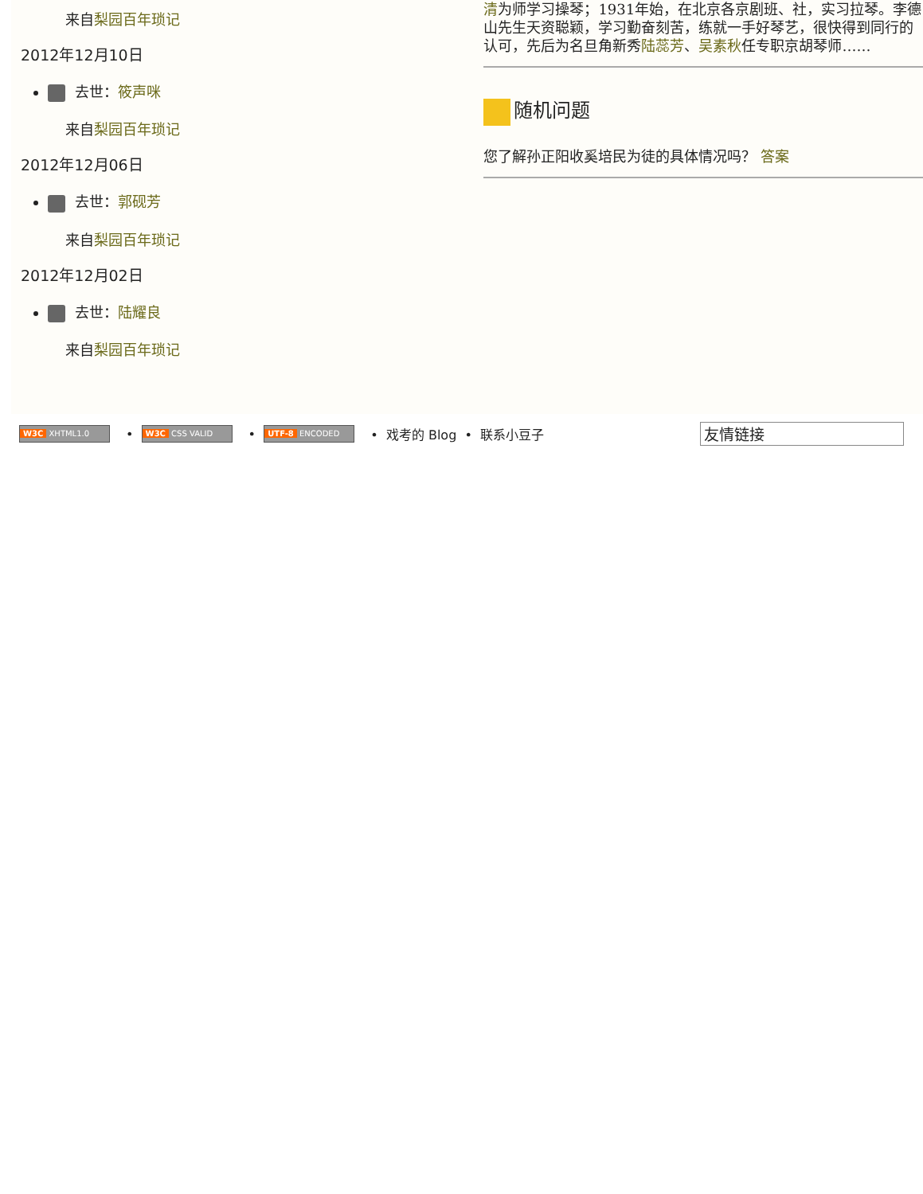来自梨园百年琐记
2012年12月10日
去世：筱声咪
来自梨园百年琐记
2012年12月06日
去世：郭砚芳
来自梨园百年琐记
2012年12月02日
去世：陆耀良
来自梨园百年琐记
清为师学习操琴；1931年始，在北京各京剧班、社，实习拉琴。李德山先生天资聪颖，学习勤奋刻苦，练就一手好琴艺，很快得到同行的认可，先后为名旦角新秀陆蕊芳、吴素秋任专职京胡琴师……
随机问题
您了解孙正阳收奚培民为徒的具体情况吗？ 答案
W3C XHTML1.0 • W3C CSS VALID • UTF-8 ENCODED • 戏考的 Blog • 联系小豆子 友情链接